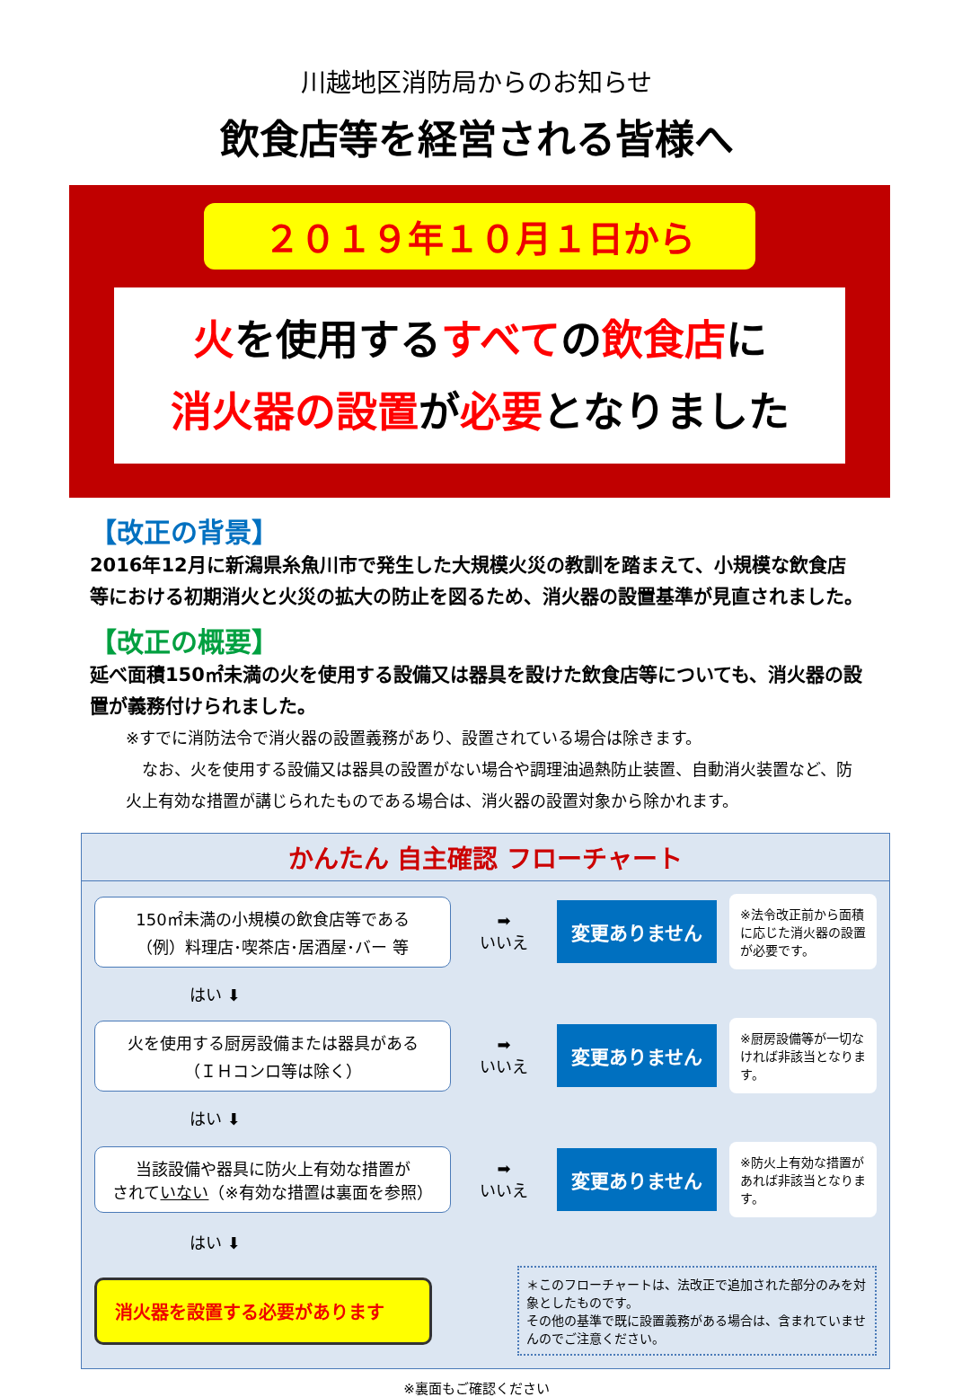川越地区消防局からのお知らせ
飲食店等を経営される皆様へ
２０１９年１０月１日から
火を使用するすべての飲食店に
消火器の設置が必要となりました
【改正の背景】
2016年12月に新潟県糸魚川市で発生した大規模火災の教訓を踏まえて、小規模な飲食店等における初期消火と火災の拡大の防止を図るため、消火器の設置基準が見直されました。
【改正の概要】
延べ面積150㎡未満の火を使用する設備又は器具を設けた飲食店等についても、消火器の設置が義務付けられました。
※すでに消防法令で消火器の設置義務があり、設置されている場合は除きます。
　なお、火を使用する設備又は器具の設置がない場合や調理油過熱防止装置、自動消火装置など、防火上有効な措置が講じられたものである場合は、消火器の設置対象から除かれます。
かんたん 自主確認 フローチャート
150㎡未満の小規模の飲食店等である
（例）料理店･喫茶店･居酒屋･バー 等
➡
いいえ
変更ありません
※法令改正前から面積に応じた消火器の設置が必要です。
はい ⬇
火を使用する厨房設備または器具がある
（ＩＨコンロ等は除く）
➡
いいえ
変更ありません
※厨房設備等が一切なければ非該当となります。
はい ⬇
当該設備や器具に防火上有効な措置が
されていない（※有効な措置は裏面を参照）
➡
いいえ
変更ありません
※防火上有効な措置があれば非該当となります。
はい ⬇
消火器を設置する必要があります
＊このフローチャートは、法改正で追加された部分のみを対象としたものです。
その他の基準で既に設置義務がある場合は、含まれていませんのでご注意ください。
※裏面もご確認ください